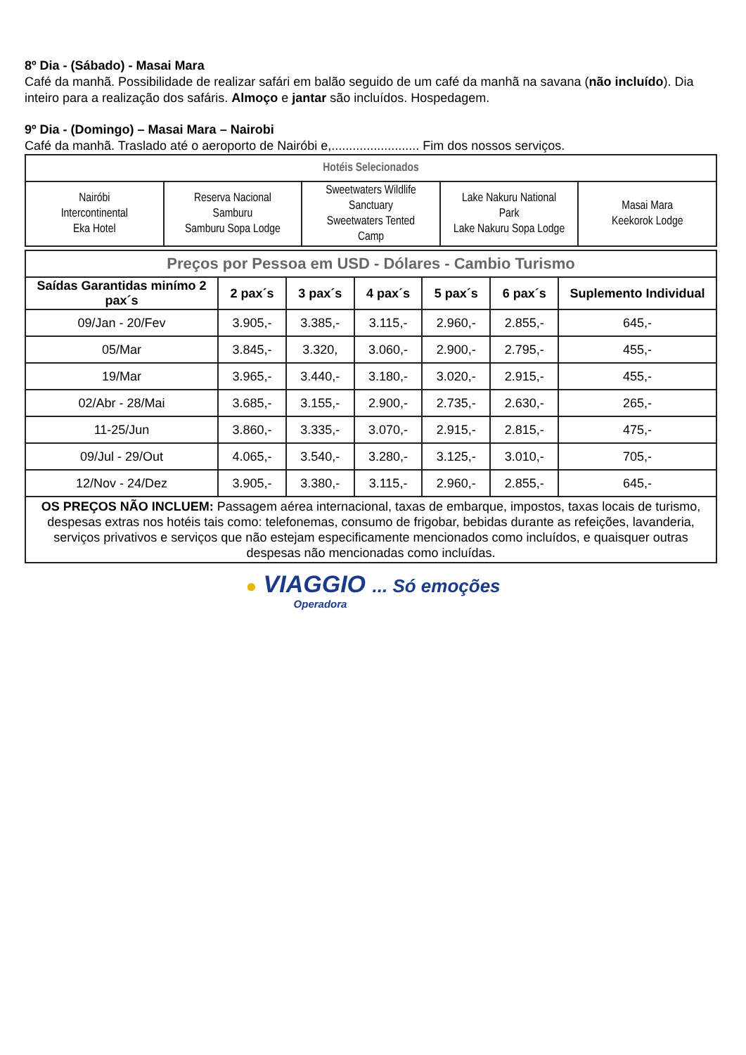8º Dia - (Sábado) - Masai Mara
Café da manhã. Possibilidade de realizar safári em balão seguido de um café da manhã na savana (não incluído). Dia inteiro para a realização dos safáris. Almoço e jantar são incluídos. Hospedagem.
9º Dia - (Domingo) – Masai Mara – Nairobi
Café da manhã. Traslado até o aeroporto de Nairóbi e,......................... Fim dos nossos serviços.
| Hotéis Selecionados | | | | |
| Nairóbi Intercontinental Eka Hotel | Reserva Nacional Samburu Samburu Sopa Lodge | Sweetwaters Wildlife Sanctuary Sweetwaters Tented Camp | Lake Nakuru National Park Lake Nakuru Sopa Lodge | Masai Mara Keekorok Lodge |
| Preços por Pessoa em USD - Dólares - Cambio Turismo | | | | | | |
| Saídas Garantidas minímo 2 pax´s | 2 pax´s | 3 pax´s | 4 pax´s | 5 pax´s | 6 pax´s | Suplemento Individual |
| 09/Jan - 20/Fev | 3.905,- | 3.385,- | 3.115,- | 2.960,- | 2.855,- | 645,- |
| 05/Mar | 3.845,- | 3.320, | 3.060,- | 2.900,- | 2.795,- | 455,- |
| 19/Mar | 3.965,- | 3.440,- | 3.180,- | 3.020,- | 2.915,- | 455,- |
| 02/Abr - 28/Mai | 3.685,- | 3.155,- | 2.900,- | 2.735,- | 2.630,- | 265,- |
| 11-25/Jun | 3.860,- | 3.335,- | 3.070,- | 2.915,- | 2.815,- | 475,- |
| 09/Jul - 29/Out | 4.065,- | 3.540,- | 3.280,- | 3.125,- | 3.010,- | 705,- |
| 12/Nov - 24/Dez | 3.905,- | 3.380,- | 3.115,- | 2.960,- | 2.855,- | 645,- |
| OS PREÇOS NÃO INCLUEM: Passagem aérea internacional, taxas de embarque, impostos, taxas locais de turismo, despesas extras nos hotéis tais como: telefonemas, consumo de frigobar, bebidas durante as refeições, lavanderia, serviços privativos e serviços que não estejam especificamente mencionados como incluídos, e quaisquer outras despesas não mencionadas como incluídas. | | | | | | |
● VIAGGIO ... Só emoções
Operadora